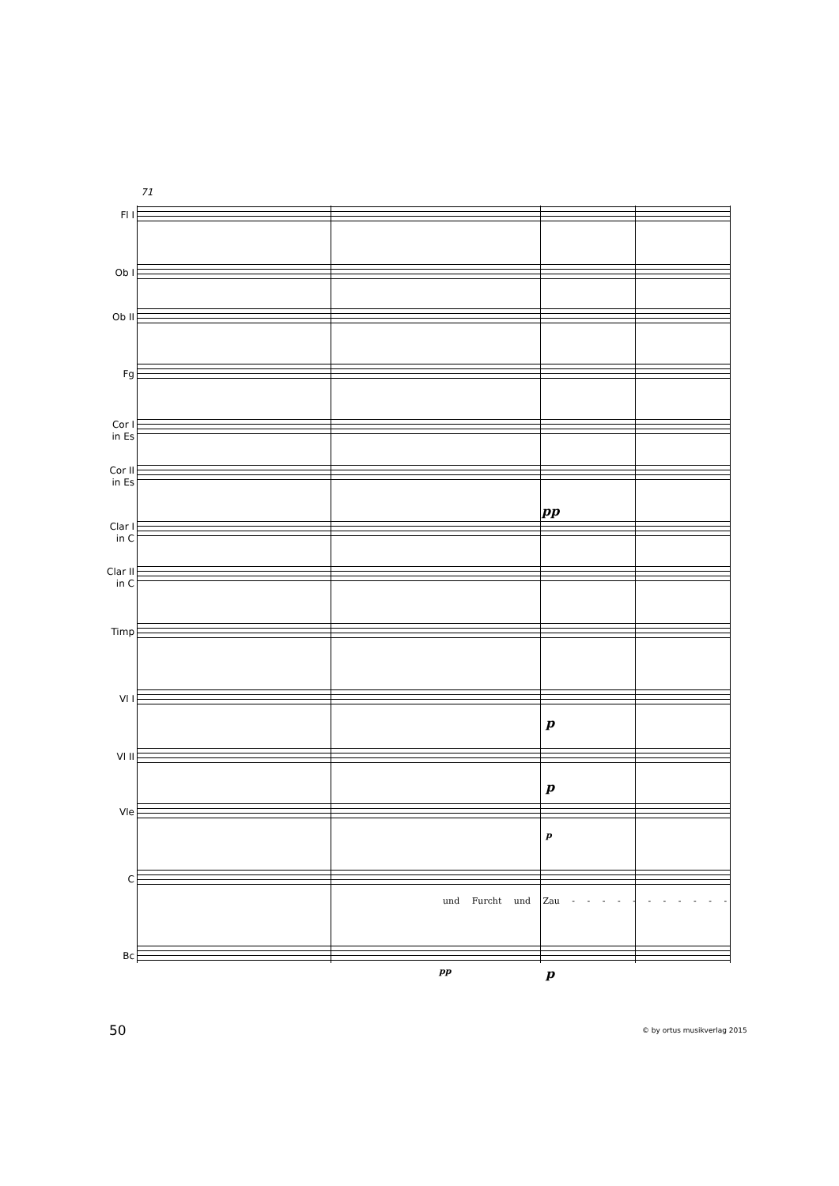71
Fl I
Ob I
Ob II
Fg
Cor I
in Es
Cor II
in Es
Clar I
in C
Clar II
in C
Timp
Vl I
Vl II
Vle
C
Bc
pp
p
p
p
pp p
und Furcht und Zau - - - - - - - - - - -
50 © by ortus musikverlag 2015